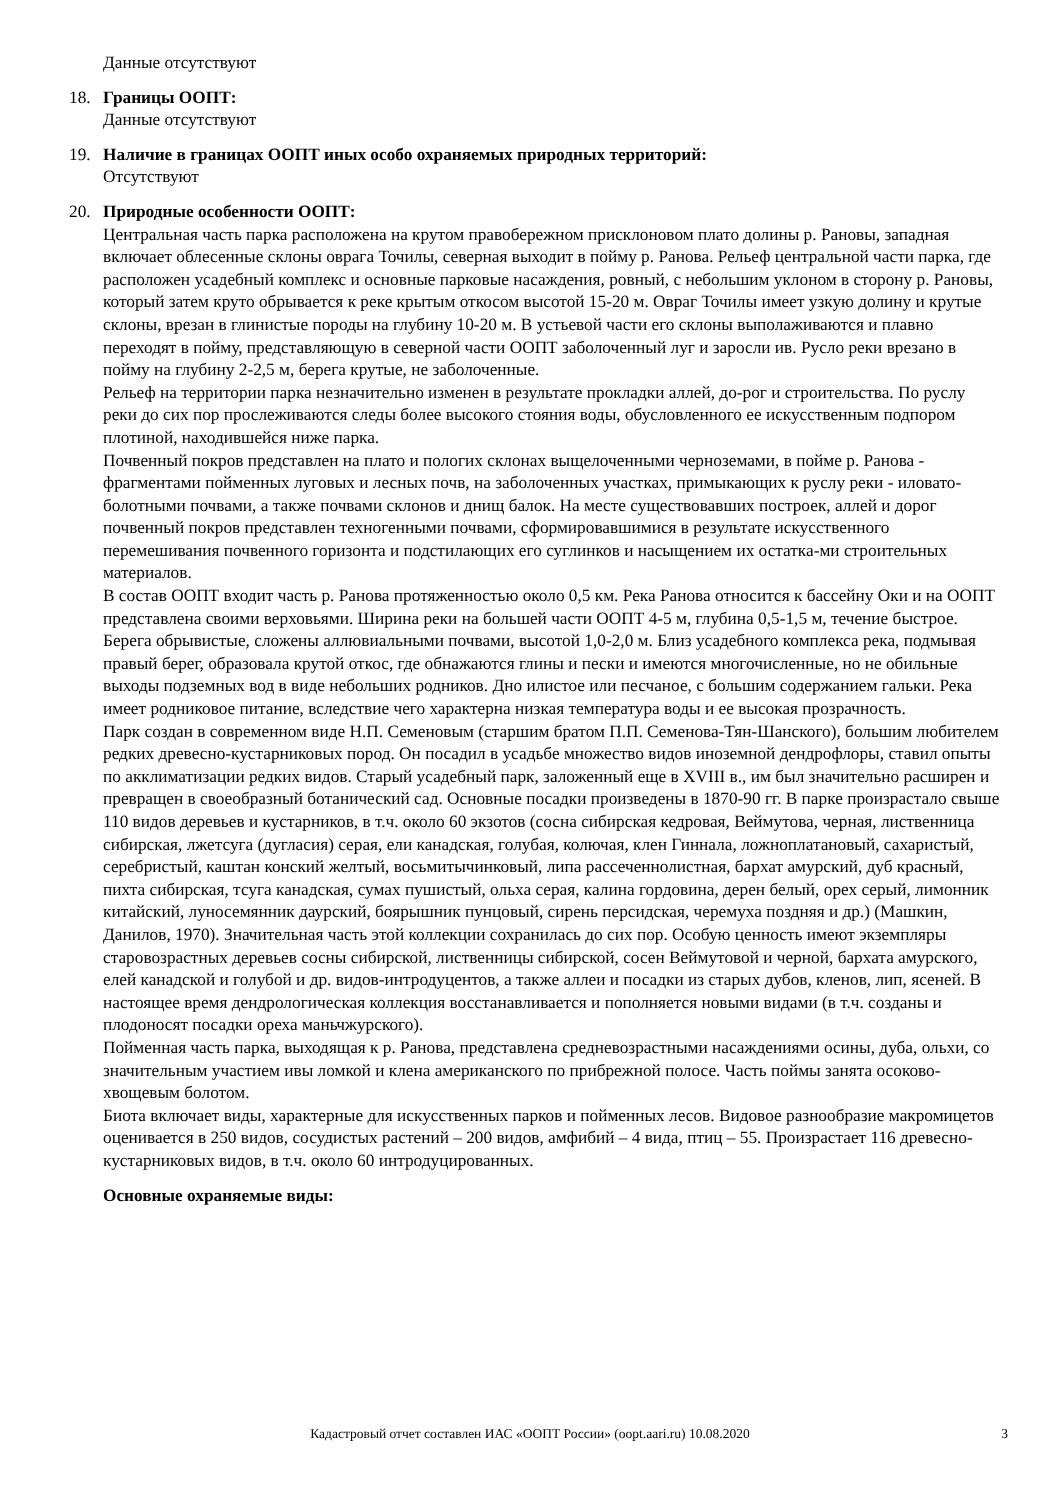Данные отсутствуют
18. Границы ООПТ:
Данные отсутствуют
19. Наличие в границах ООПТ иных особо охраняемых природных территорий:
Отсутствуют
20. Природные особенности ООПТ:
Центральная часть парка расположена на крутом правобережном присклоновом плато долины р. Рановы, западная включает облесенные склоны оврага Точилы, северная выходит в пойму р. Ранова. Рельеф центральной части парка, где расположен усадебный комплекс и основные парковые насаждения, ровный, с небольшим уклоном в сторону р. Рановы, который затем круто обрывается к реке крытым откосом высотой 15-20 м. Овраг Точилы имеет узкую долину и крутые склоны, врезан в глинистые породы на глубину 10-20 м. В устьевой части его склоны выполаживаются и плавно переходят в пойму, представляющую в северной части ООПТ заболоченный луг и заросли ив. Русло реки врезано в пойму на глубину 2-2,5 м, берега крутые, не заболоченные.
Рельеф на территории парка незначительно изменен в результате прокладки аллей, до-рог и строительства. По руслу реки до сих пор прослеживаются следы более высокого стояния воды, обусловленного ее искусственным подпором плотиной, находившейся ниже парка.
Почвенный покров представлен на плато и пологих склонах выщелоченными черноземами, в пойме р. Ранова - фрагментами пойменных луговых и лесных почв, на заболоченных участках, примыкающих к руслу реки - иловато-болотными почвами, а также почвами склонов и днищ балок. На месте существовавших построек, аллей и дорог почвенный покров представлен техногенными почвами, сформировавшимися в результате искусственного перемешивания почвенного горизонта и подстилающих его суглинков и насыщением их остатка-ми строительных материалов.
В состав ООПТ входит часть р. Ранова протяженностью около 0,5 км. Река Ранова относится к бассейну Оки и на ООПТ представлена своими верховьями. Ширина реки на большей части ООПТ 4-5 м, глубина 0,5-1,5 м, течение быстрое. Берега обрывистые, сложены аллювиальными почвами, высотой 1,0-2,0 м. Близ усадебного комплекса река, подмывая правый берег, образовала крутой откос, где обнажаются глины и пески и имеются многочисленные, но не обильные выходы подземных вод в виде небольших родников. Дно илистое или песчаное, с большим содержанием гальки. Река имеет родниковое питание, вследствие чего характерна низкая температура воды и ее высокая прозрачность.
Парк создан в современном виде Н.П. Семеновым (старшим братом П.П. Семенова-Тян-Шанского), большим любителем редких древесно-кустарниковых пород. Он посадил в усадьбе множество видов иноземной дендрофлоры, ставил опыты по акклиматизации редких видов. Старый усадебный парк, заложенный еще в XVIII в., им был значительно расширен и превращен в своеобразный ботанический сад. Основные посадки произведены в 1870-90 гг. В парке произрастало свыше 110 видов деревьев и кустарников, в т.ч. около 60 экзотов (сосна сибирская кедровая, Веймутова, черная, лиственница сибирская, лжетсуга (дугласия) серая, ели канадская, голубая, колючая, клен Гиннала, ложноплатановый, сахаристый, серебристый, каштан конский желтый, восьмитычинковый, липа рассеченнолистная, бархат амурский, дуб красный, пихта сибирская, тсуга канадская, сумах пушистый, ольха серая, калина гордовина, дерен белый, орех серый, лимонник китайский, луносемянник даурский, боярышник пунцовый, сирень персидская, черемуха поздняя и др.) (Машкин, Данилов, 1970). Значительная часть этой коллекции сохранилась до сих пор. Особую ценность имеют экземпляры старовозрастных деревьев сосны сибирской, лиственницы сибирской, сосен Веймутовой и черной, бархата амурского, елей канадской и голубой и др. видов-интродуцентов, а также аллеи и посадки из старых дубов, кленов, лип, ясеней. В настоящее время дендрологическая коллекция восстанавливается и пополняется новыми видами (в т.ч. созданы и плодоносят посадки ореха маньчжурского).
Пойменная часть парка, выходящая к р. Ранова, представлена средневозрастными насаждениями осины, дуба, ольхи, со значительным участием ивы ломкой и клена американского по прибрежной полосе. Часть поймы занята осоково-хвощевым болотом.
Биота включает виды, характерные для искусственных парков и пойменных лесов. Видовое разнообразие макромицетов оценивается в 250 видов, сосудистых растений – 200 видов, амфибий – 4 вида, птиц – 55. Произрастает 116 древесно-кустарниковых видов, в т.ч. около 60 интродуцированных.
Основные охраняемые виды:
Кадастровый отчет составлен ИАС «ООПТ России» (oopt.aari.ru) 10.08.2020
3